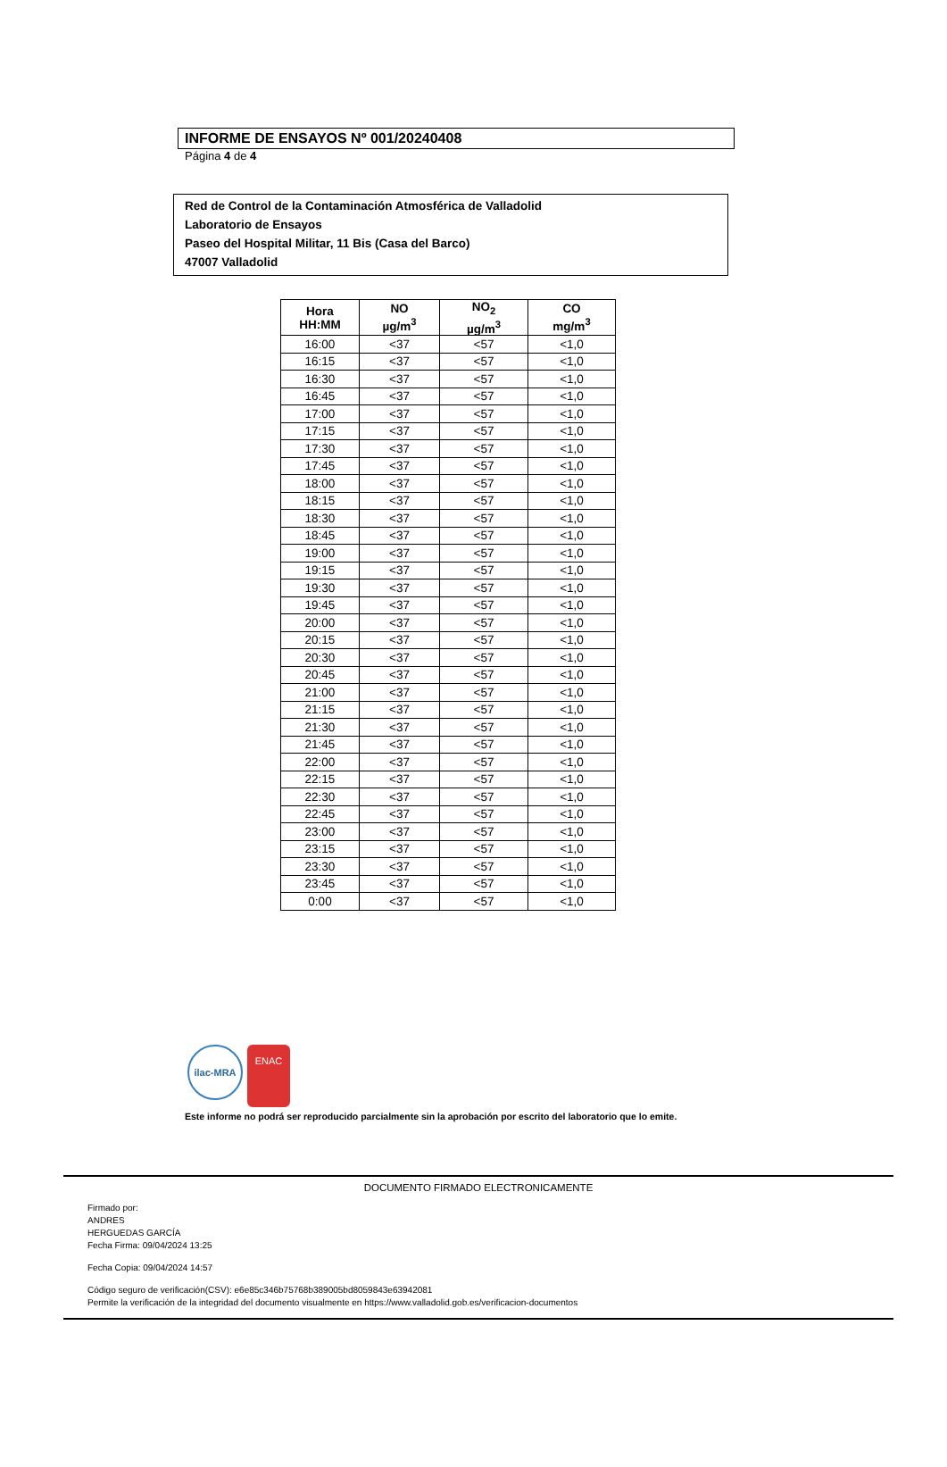INFORME DE ENSAYOS Nº 001/20240408
Página 4 de 4
Red de Control de la Contaminación Atmosférica de Valladolid
Laboratorio de Ensayos
Paseo del Hospital Militar, 11 Bis (Casa del Barco)
47007 Valladolid
| Hora HH:MM | NO µg/m<sup>3</sup> | NO<sub>2</sub> µg/m<sup>3</sup> | CO mg/m<sup>3</sup> |
| --- | --- | --- | --- |
| 16:00 | <37 | <57 | <1,0 |
| 16:15 | <37 | <57 | <1,0 |
| 16:30 | <37 | <57 | <1,0 |
| 16:45 | <37 | <57 | <1,0 |
| 17:00 | <37 | <57 | <1,0 |
| 17:15 | <37 | <57 | <1,0 |
| 17:30 | <37 | <57 | <1,0 |
| 17:45 | <37 | <57 | <1,0 |
| 18:00 | <37 | <57 | <1,0 |
| 18:15 | <37 | <57 | <1,0 |
| 18:30 | <37 | <57 | <1,0 |
| 18:45 | <37 | <57 | <1,0 |
| 19:00 | <37 | <57 | <1,0 |
| 19:15 | <37 | <57 | <1,0 |
| 19:30 | <37 | <57 | <1,0 |
| 19:45 | <37 | <57 | <1,0 |
| 20:00 | <37 | <57 | <1,0 |
| 20:15 | <37 | <57 | <1,0 |
| 20:30 | <37 | <57 | <1,0 |
| 20:45 | <37 | <57 | <1,0 |
| 21:00 | <37 | <57 | <1,0 |
| 21:15 | <37 | <57 | <1,0 |
| 21:30 | <37 | <57 | <1,0 |
| 21:45 | <37 | <57 | <1,0 |
| 22:00 | <37 | <57 | <1,0 |
| 22:15 | <37 | <57 | <1,0 |
| 22:30 | <37 | <57 | <1,0 |
| 22:45 | <37 | <57 | <1,0 |
| 23:00 | <37 | <57 | <1,0 |
| 23:15 | <37 | <57 | <1,0 |
| 23:30 | <37 | <57 | <1,0 |
| 23:45 | <37 | <57 | <1,0 |
| 0:00 | <37 | <57 | <1,0 |
ilac-MRA
ENAC
Este informe no podrá ser reproducido parcialmente sin la aprobación por escrito del laboratorio que lo emite.
DOCUMENTO FIRMADO ELECTRONICAMENTE
Firmado por:
ANDRES
HERGUEDAS GARCÍA
Fecha Firma: 09/04/2024 13:25
Fecha Copia: 09/04/2024 14:57
Código seguro de verificación(CSV): e6e85c346b75768b389005bd8059843e63942081
Permite la verificación de la integridad del documento visualmente en https://www.valladolid.gob.es/verificacion-documentos